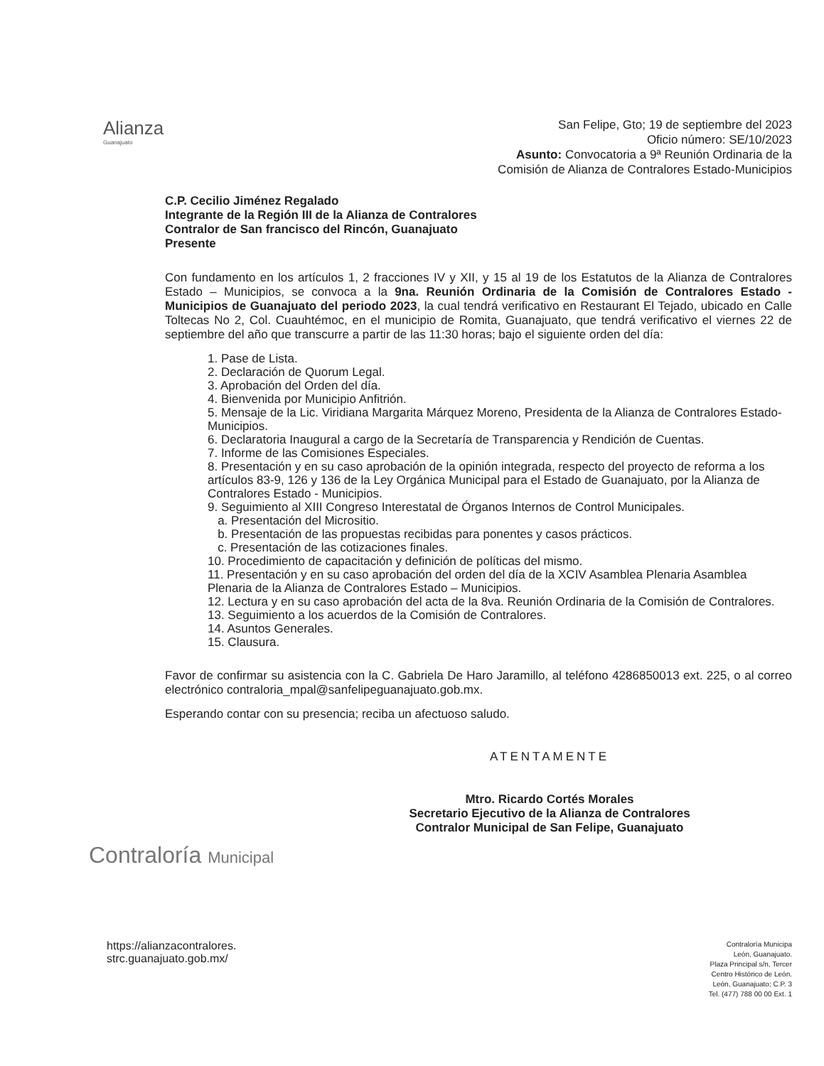Alianza
Guanajuato
San Felipe, Gto; 19 de septiembre del 2023
Oficio número: SE/10/2023
Asunto: Convocatoria a 9ª Reunión Ordinaria de la
Comisión de Alianza de Contralores Estado-Municipios
C.P. Cecilio Jiménez Regalado
Integrante de la Región III de la Alianza de Contralores
Contralor de San francisco del Rincón, Guanajuato
Presente
Con fundamento en los artículos 1, 2 fracciones IV y XII, y 15 al 19 de los Estatutos de la Alianza de Contralores Estado – Municipios, se convoca a la 9na. Reunión Ordinaria de la Comisión de Contralores Estado - Municipios de Guanajuato del periodo 2023, la cual tendrá verificativo en Restaurant El Tejado, ubicado en Calle Toltecas No 2, Col. Cuauhtémoc, en el municipio de Romita, Guanajuato, que tendrá verificativo el viernes 22 de septiembre del año que transcurre a partir de las 11:30 horas; bajo el siguiente orden del día:
1. Pase de Lista.
2. Declaración de Quorum Legal.
3. Aprobación del Orden del día.
4. Bienvenida por Municipio Anfitrión.
5. Mensaje de la Lic. Viridiana Margarita Márquez Moreno, Presidenta de la Alianza de Contralores Estado-Municipios.
6. Declaratoria Inaugural a cargo de la Secretaría de Transparencia y Rendición de Cuentas.
7. Informe de las Comisiones Especiales.
8. Presentación y en su caso aprobación de la opinión integrada, respecto del proyecto de reforma a los artículos 83-9, 126 y 136 de la Ley Orgánica Municipal para el Estado de Guanajuato, por la Alianza de Contralores Estado - Municipios.
9. Seguimiento al XIII Congreso Interestatal de Órganos Internos de Control Municipales.
a. Presentación del Micrositio.
b. Presentación de las propuestas recibidas para ponentes y casos prácticos.
c. Presentación de las cotizaciones finales.
10. Procedimiento de capacitación y definición de políticas del mismo.
11. Presentación y en su caso aprobación del orden del día de la XCIV Asamblea Plenaria Asamblea Plenaria de la Alianza de Contralores Estado – Municipios.
12. Lectura y en su caso aprobación del acta de la 8va. Reunión Ordinaria de la Comisión de Contralores.
13. Seguimiento a los acuerdos de la Comisión de Contralores.
14. Asuntos Generales.
15. Clausura.
Favor de confirmar su asistencia con la C. Gabriela De Haro Jaramillo, al teléfono 4286850013 ext. 225, o al correo electrónico contraloria_mpal@sanfelipeguanajuato.gob.mx.
Esperando contar con su presencia; reciba un afectuoso saludo.
ATENTAMENTE
Mtro. Ricardo Cortés Morales
Secretario Ejecutivo de la Alianza de Contralores
Contralor Municipal de San Felipe, Guanajuato
Contraloría Municipal
https://alianzacontralores.
strc.guanajuato.gob.mx/
Contraloría Municipa
León, Guanajuato.
Plaza Principal s/n, Tercer
Centro Histórico de León.
León, Guanajuato; C.P. 3
Tel. (477) 788 00 00 Ext. 1